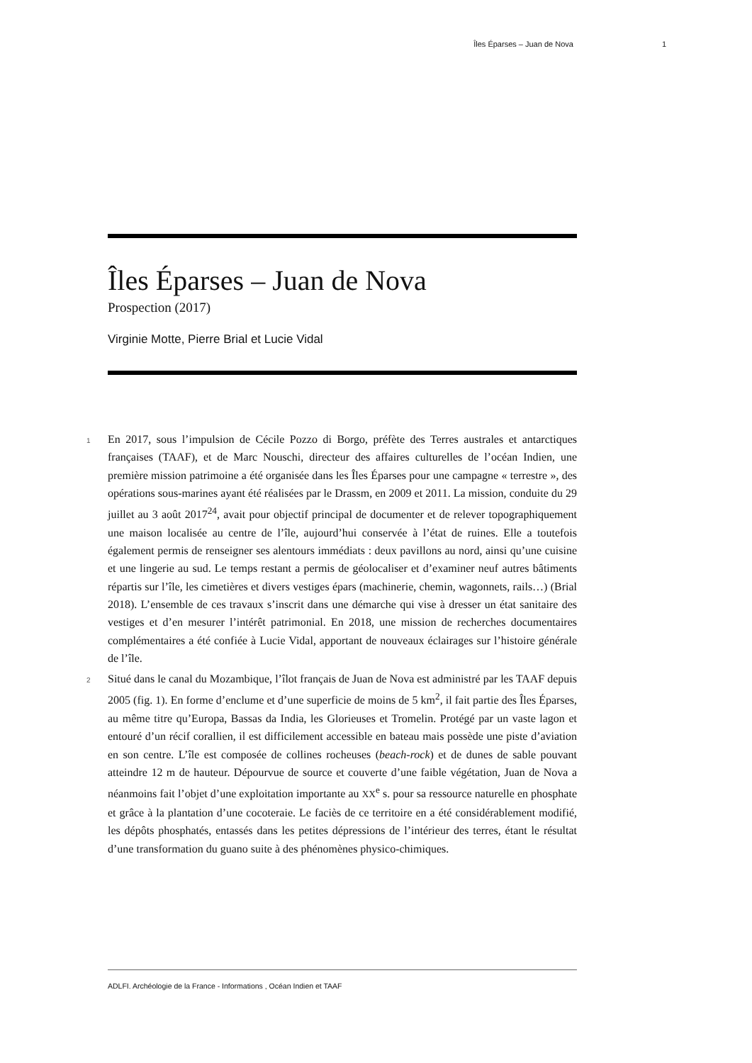Îles Éparses – Juan de Nova 1
Îles Éparses – Juan de Nova
Prospection (2017)
Virginie Motte, Pierre Brial et Lucie Vidal
1 En 2017, sous l’impulsion de Cécile Pozzo di Borgo, préfète des Terres australes et antarctiques françaises (TAAF), et de Marc Nouschi, directeur des affaires culturelles de l’océan Indien, une première mission patrimoine a été organisée dans les Îles Éparses pour une campagne « terrestre », des opérations sous-marines ayant été réalisées par le Drassm, en 2009 et 2011. La mission, conduite du 29 juillet au 3 août 2017<sup>24</sup>, avait pour objectif principal de documenter et de relever topographiquement une maison localisée au centre de l’île, aujourd’hui conservée à l’état de ruines. Elle a toutefois également permis de renseigner ses alentours immédiats : deux pavillons au nord, ainsi qu’une cuisine et une lingerie au sud. Le temps restant a permis de géolocaliser et d’examiner neuf autres bâtiments répartis sur l’île, les cimetières et divers vestiges épars (machinerie, chemin, wagonnets, rails…) (Brial 2018). L’ensemble de ces travaux s’inscrit dans une démarche qui vise à dresser un état sanitaire des vestiges et d’en mesurer l’intérêt patrimonial. En 2018, une mission de recherches documentaires complémentaires a été confiée à Lucie Vidal, apportant de nouveaux éclairages sur l’histoire générale de l’île.
2 Situé dans le canal du Mozambique, l’îlot français de Juan de Nova est administré par les TAAF depuis 2005 (fig. 1). En forme d’enclume et d’une superficie de moins de 5 km<sup>2</sup>, il fait partie des Îles Éparses, au même titre qu’Europa, Bassas da India, les Glorieuses et Tromelin. Protégé par un vaste lagon et entouré d’un récif corallien, il est difficilement accessible en bateau mais possède une piste d’aviation en son centre. L’île est composée de collines rocheuses (beach-rock) et de dunes de sable pouvant atteindre 12 m de hauteur. Dépourvue de source et couverte d’une faible végétation, Juan de Nova a néanmoins fait l’objet d’une exploitation importante au XX<sup>e</sup> s. pour sa ressource naturelle en phosphate et grâce à la plantation d’une cocoteraie. Le faciès de ce territoire en a été considérablement modifié, les dépôts phosphatés, entassés dans les petites dépressions de l’intérieur des terres, étant le résultat d’une transformation du guano suite à des phénomènes physico-chimiques.
ADLFI. Archéologie de la France - Informations , Océan Indien et TAAF